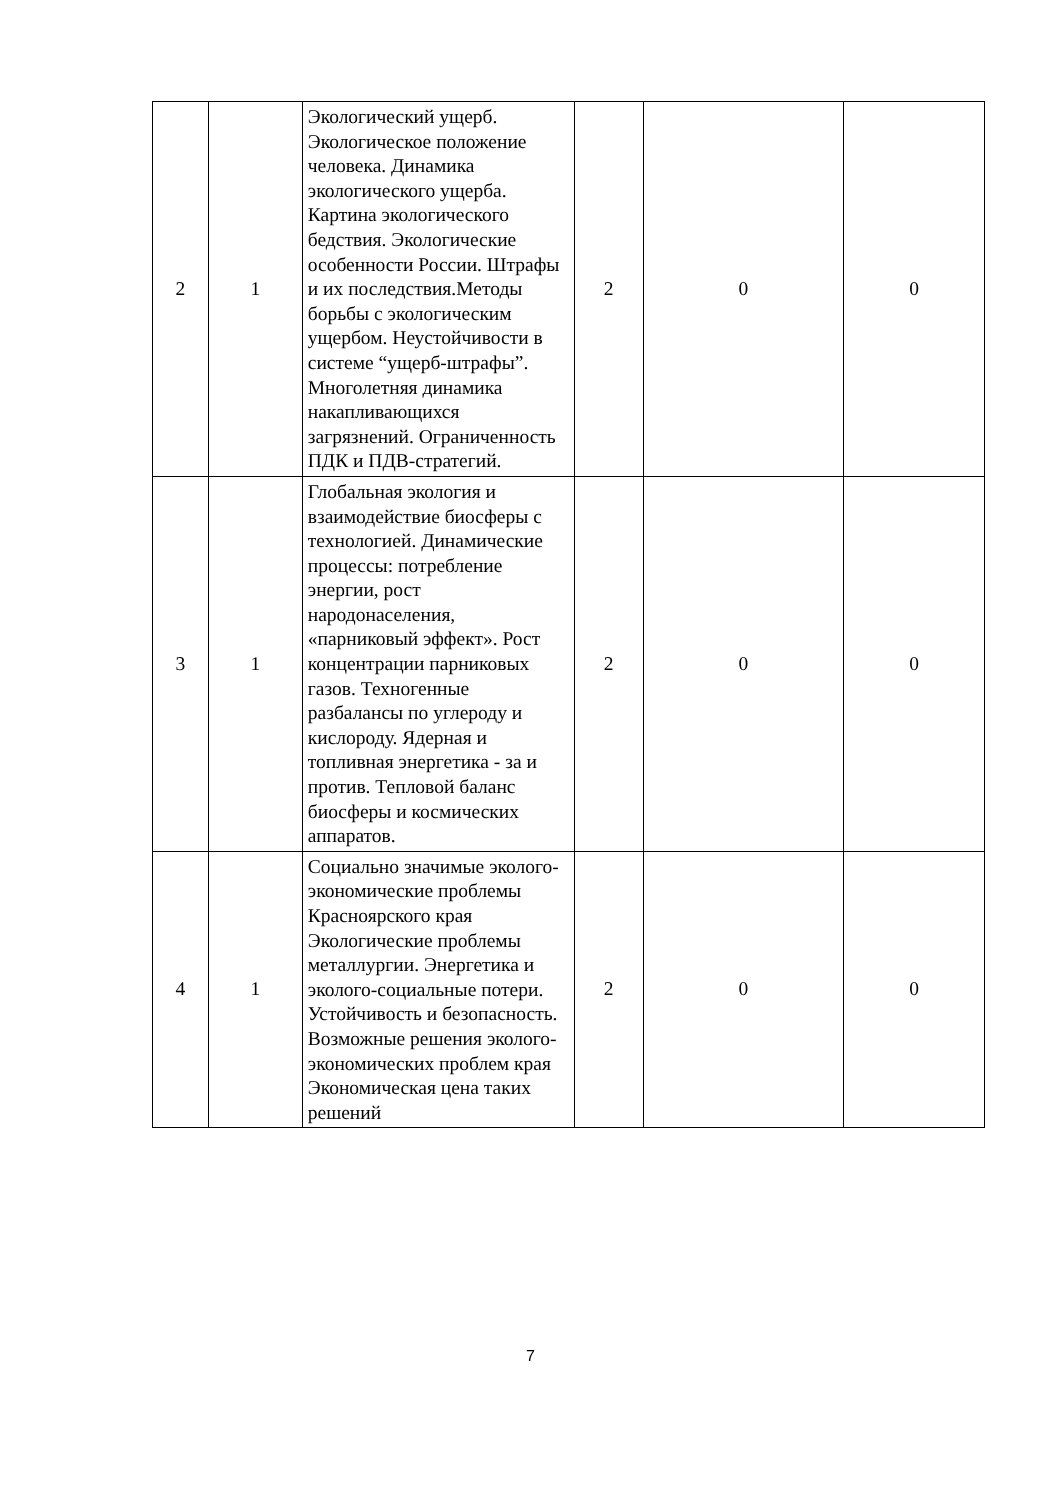| 2 | 1 | Экологический ущерб. Экологическое положение человека. Динамика экологического ущерба. Картина экологического бедствия. Экологические особенности России. Штрафы и их последствия.Методы борьбы с экологическим ущербом. Неустойчивости в системе “ущерб-штрафы”. Многолетняя динамика накапливающихся загрязнений. Ограниченность ПДК и ПДВ-стратегий. | 2 | 0 | 0 |
| 3 | 1 | Глобальная экология и взаимодействие биосферы с технологией. Динамические процессы: потребление энергии, рост народонаселения, «парниковый эффект». Рост концентрации парниковых газов. Техногенные разбалансы по углероду и кислороду. Ядерная и топливная энергетика - за и против. Тепловой баланс биосферы и космических аппаратов. | 2 | 0 | 0 |
| 4 | 1 | Социально значимые эколого-экономические проблемы Красноярского края Экологические проблемы металлургии. Энергетика и эколого-социальные потери. Устойчивость и безопасность. Возможные решения эколого-экономических проблем края Экономическая цена таких решений | 2 | 0 | 0 |
7